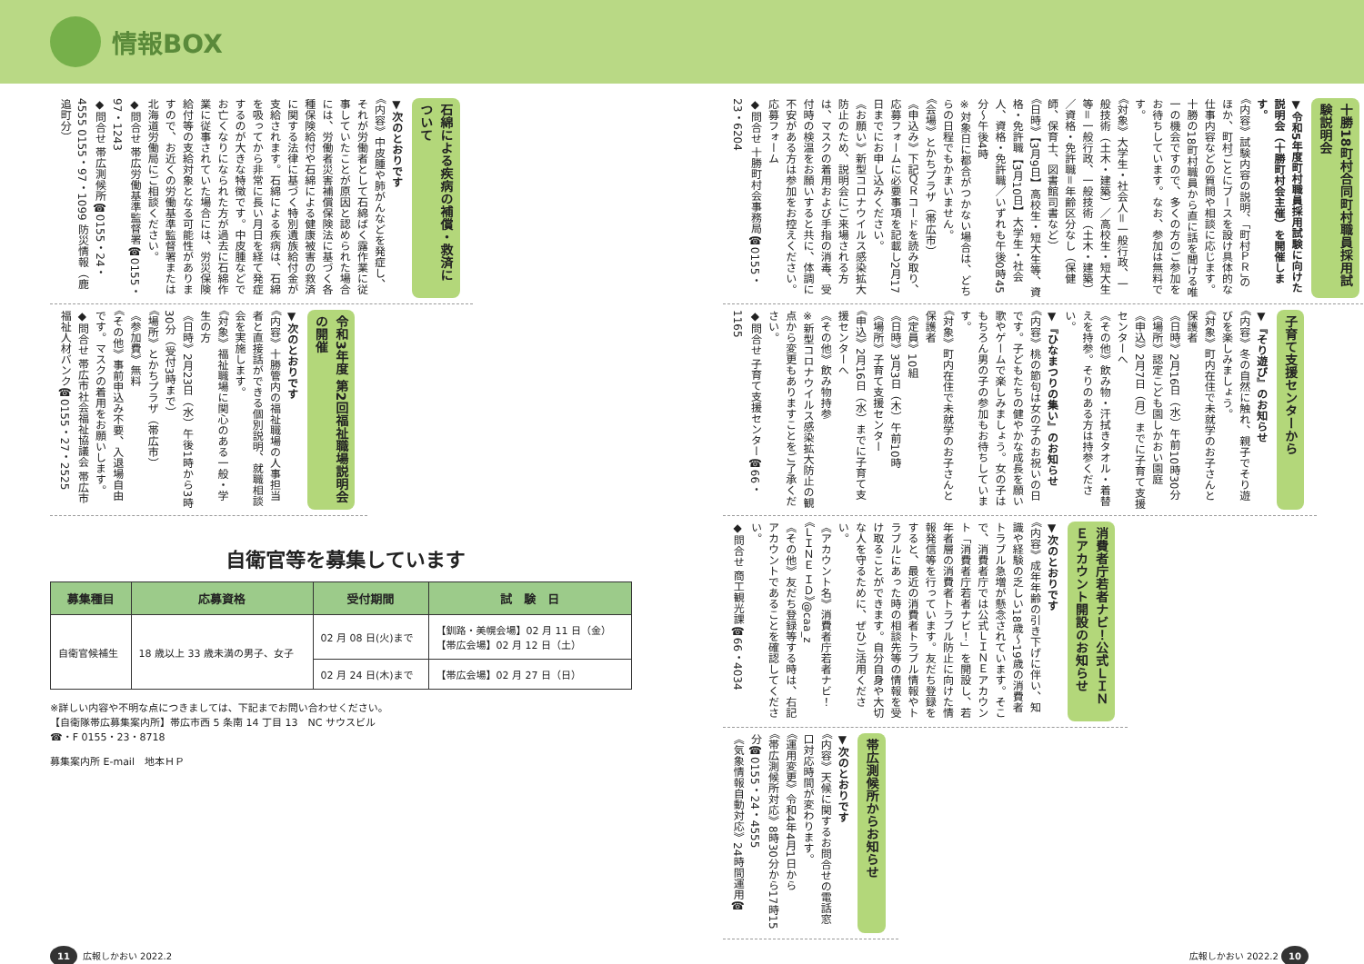情報BOX
石綿による疾病の補償・救済について
▼次のとおりです
《内容》中皮腫や肺がんなどを発症し、それが労働者として石綿ばく露作業に従事していたことが原因と認められた場合には、労働者災害補償保険法に基づく各種保険給付や石綿による健康被害の救済に関する法律に基づく特別遺族給付金が支給されます。石綿による疾病は、石綿を吸ってから非常に長い月日を経て発症するのが大きな特徴です。中皮腫などでお亡くなりになられた方が過去に石綿作業に従事されていた場合には、労災保険給付等の支給対象となる可能性がありますので、お近くの労働基準監督署または北海道労働局にご相談ください。
◆問合せ 帯広労働基準監督署☎0155・97・1243
◆問合せ 帯広測候所☎0155・24・4555 0155・97・1099 防災情報（鹿追町分）
令和3年度 第2回福祉職場説明会の開催
▼次のとおりです
《内容》十勝管内の福祉職場の人事担当者と直接話ができる個別説明、就職相談会を実施します。
《対象》福祉職場に関心のある一般・学生の方
《日時》2月23日（水）午後1時から3時30分（受付3時まで）
《場所》とかちプラザ（帯広市）
《参加費》無料
《その他》事前申込み不要、入退場自由です。マスクの着用をお願いします。
◆問合せ 帯広市社会福祉協議会 帯広市福祉人材バンク☎0155・27・2525
自衛官等を募集しています
| 募集種目 | 応募資格 | 受付期間 | 試 験 日 |
| --- | --- | --- | --- |
| 自衛官候補生 | 18 歳以上 33 歳未満の男子、女子 | 02 月 08 日(火)まで | 【釧路・美幌会場】02 月 11 日（金） 【帯広会場】02 月 12 日（土） |
| | | 02 月 24 日(木)まで | 【帯広会場】02 月 27 日（日） |
※詳しい内容や不明な点につきましては、下記までお問い合わせください。
【自衛隊帯広募集案内所】帯広市西 5 条南 14 丁目 13　NC サウスビル
☎・F 0155・23・8718
募集案内所 E-mail　地本ＨＰ
十勝18町村合同町村職員採用試験説明会
▼令和5年度町村職員採用試験に向けた説明会（十勝町村会主催）を開催します。
《内容》試験内容の説明、「町村ＰＲ」のほか、町村ごとにブースを設け具体的な仕事内容などの質問や相談に応じます。十勝の18町村職員から直に話を聞ける唯一の機会ですので、多くの方のご参加をお待ちしています。なお、参加は無料です。
《対象》大学生・社会人＝一般行政、一般技術（土木・建築）／高校生・短大生等＝一般行政、一般技術（土木・建築）／資格・免許職＝年齢区分なし（保健師、保育士、図書館司書など）
《日時》【3月9日】高校生・短大生等、資格・免許職【3月10日】大学生・社会人、資格・免許職／いずれも午後0時45分～午後4時
※対象日に都合がつかない場合は、どちらの日程でもかまいません。
《会場》とかちプラザ（帯広市）
《申込み》下記ＱＲコードを読み取り、応募フォームに必要事項を記載し2月17日までにお申し込みください。
《お願い》新型コロナウイルス感染拡大防止のため、説明会にご来場される方は、マスクの着用および手指の消毒、受付時の検温をお願いすると共に、体調に不安がある方は参加をお控えください。応募フォーム
◆問合せ 十勝町村会事務局☎0155・23・6204
子育て支援センターから
▼『そり遊び』のお知らせ
《内容》冬の自然に触れ、親子でそり遊びを楽しみましょう。
《対象》町内在住で未就学のお子さんと保護者
《日時》2月16日（水）午前10時30分
《場所》認定こども園しかおい園庭
《申込》2月7日（月）までに子育て支援センターへ
《その他》飲み物・汗拭きタオル・着替えを持参。そりのある方は持参ください。
▼『ひなまつりの集い』のお知らせ
《内容》桃の節句は女の子のお祝いの日です。子どもたちの健やかな成長を願い歌やゲームで楽しみましょう。女の子はもちろん男の子の参加もお待ちしています。
《対象》町内在住で未就学のお子さんと保護者
《定員》10組
《日時》3月3日（木）午前10時
《場所》子育て支援センター
《申込》2月16日（水）までに子育て支援センターへ
《その他》飲み物持参
※新型コロナウイルス感染拡大防止の観点から変更もありますことをご了承ください。
◆問合せ 子育て支援センター☎66・1165
消費者庁若者ナビ！公式ＬＩＮＥアカウント開設のお知らせ
▼次のとおりです
《内容》成年年齢の引き下げに伴い、知識や経験の乏しい18歳～19歳の消費者トラブル急増が懸念されています。そこで、消費者庁では公式ＬＩＮＥアカウント「消費者庁若者ナビ！」を開設し、若年者層の消費者トラブル防止に向けた情報発信等を行っています。友だち登録をすると、最近の消費者トラブル情報やトラブルにあった時の相談先等の情報を受け取ることができます。自分自身や大切な人を守るために、ぜひご活用ください。
《アカウント名》消費者庁若者ナビ！
《ＬＩＮＥ ＩＤ》@caa_z
《その他》友だち登録等する時は、右記アカウントであることを確認してください。
◆問合せ 商工観光課☎66・4034
帯広測候所からお知らせ
▼次のとおりです
《内容》天候に関するお問合せの電話窓口対応時間が変わります。
《運用変更》令和4年4月1日から
《帯広測候所対応》8時30分から17時15分☎0155・24・4555
《気象情報自動対応》24時間運用☎
11 広報しかおい 2022.2 広報しかおい 2022.2 10